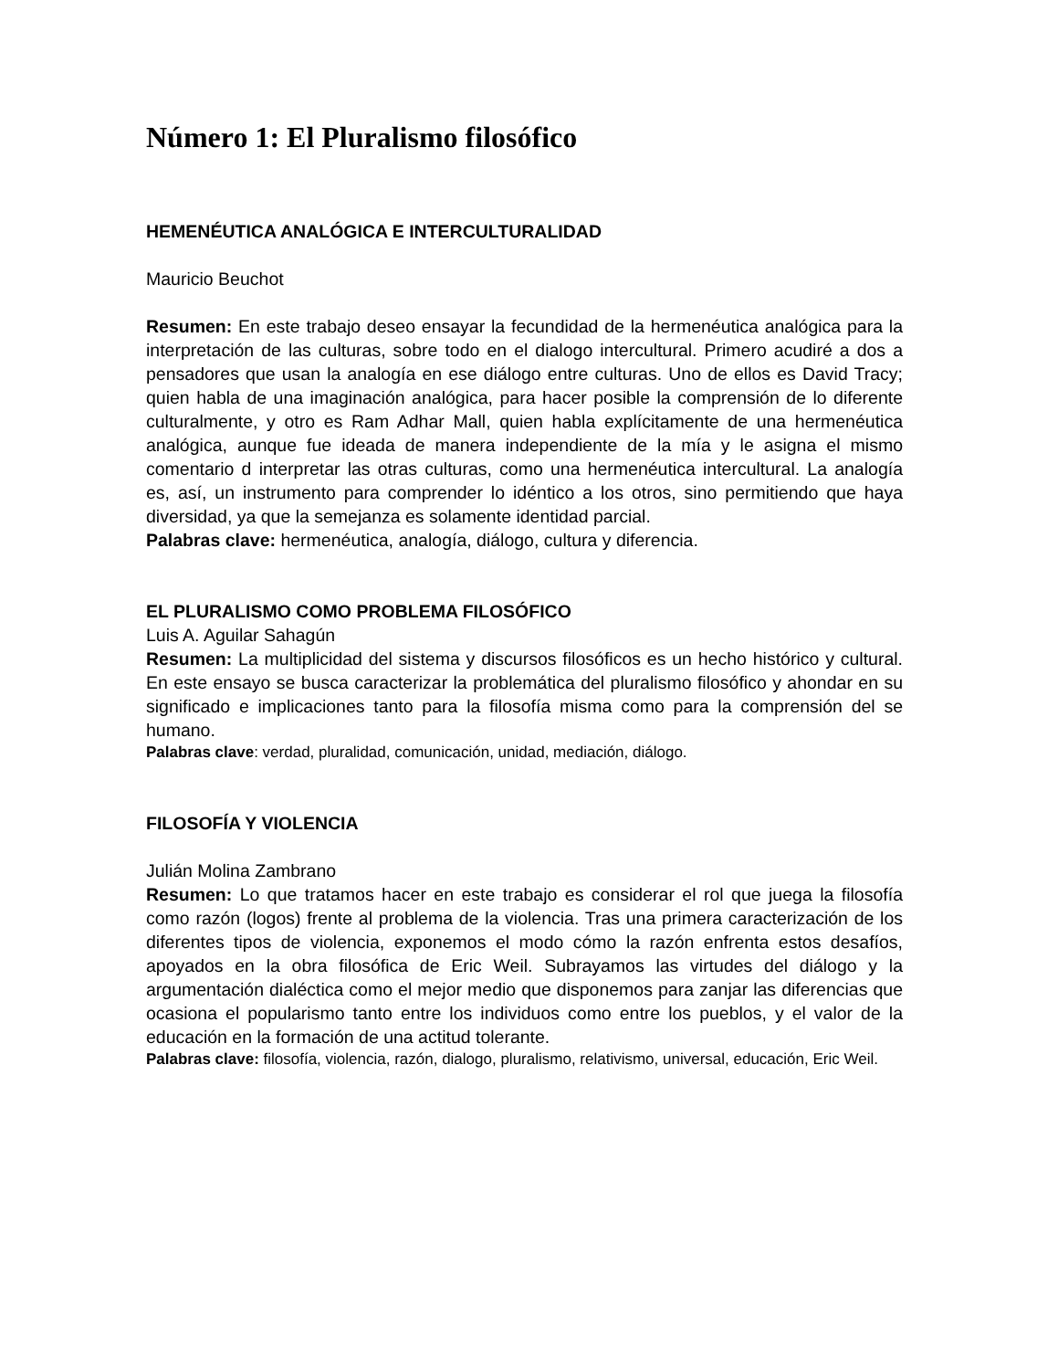Número 1: El Pluralismo filosófico
HEMENÉUTICA ANALÓGICA E INTERCULTURALIDAD
Mauricio Beuchot
Resumen: En este trabajo deseo ensayar la fecundidad de la hermenéutica analógica para la interpretación de las culturas, sobre todo en el dialogo intercultural. Primero acudiré a dos a pensadores que usan la analogía en ese diálogo entre culturas. Uno de ellos es David Tracy; quien habla de una imaginación analógica, para hacer posible la comprensión de lo diferente culturalmente, y otro es Ram Adhar Mall, quien habla explícitamente de una hermenéutica analógica, aunque fue ideada de manera independiente de la mía y le asigna el mismo comentario d interpretar las otras culturas, como una hermenéutica intercultural. La analogía es, así, un instrumento para comprender lo idéntico a los otros, sino permitiendo que haya diversidad, ya que la semejanza es solamente identidad parcial.
Palabras clave: hermenéutica, analogía, diálogo, cultura y diferencia.
EL PLURALISMO COMO PROBLEMA FILOSÓFICO
Luis A. Aguilar Sahagún
Resumen: La multiplicidad del sistema y discursos filosóficos es un hecho histórico y cultural. En este ensayo se busca caracterizar la problemática del pluralismo filosófico y ahondar en su significado e implicaciones tanto para la filosofía misma como para la comprensión del se humano.
Palabras clave: verdad, pluralidad, comunicación, unidad, mediación, diálogo.
FILOSOFÍA Y VIOLENCIA
Julián Molina Zambrano
Resumen: Lo que tratamos hacer en este trabajo es considerar el rol que juega la filosofía como razón (logos) frente al problema de la violencia. Tras una primera caracterización de los diferentes tipos de violencia, exponemos el modo cómo la razón enfrenta estos desafíos, apoyados en la obra filosófica de Eric Weil. Subrayamos las virtudes del diálogo y la argumentación dialéctica como el mejor medio que disponemos para zanjar las diferencias que ocasiona el popularismo tanto entre los individuos como entre los pueblos, y el valor de la educación en la formación de una actitud tolerante.
Palabras clave: filosofía, violencia, razón, dialogo, pluralismo, relativismo, universal, educación, Eric Weil.